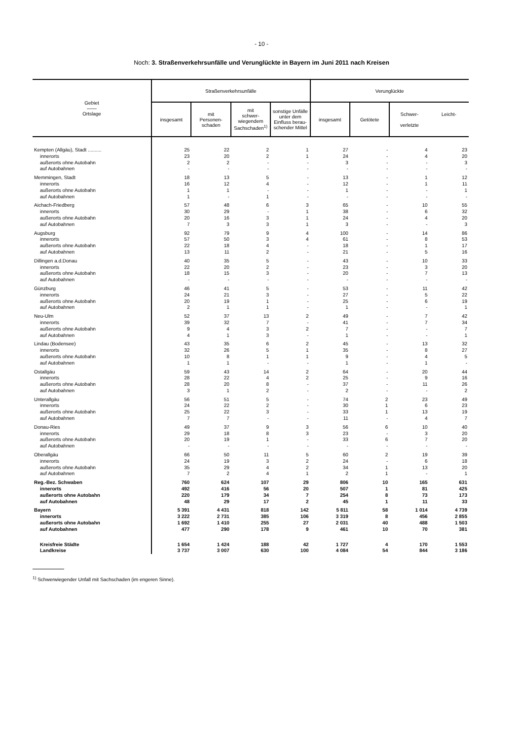- 10 -
Noch: 3. Straßenverkehrsunfälle und Verunglückte in Bayern im Juni 2011 nach Kreisen
| Gebiet —— Ortslage | Straßenverkehrsunfälle | | | | Verunglückte | | | |
| --- | --- | --- | --- | --- | --- | --- | --- | --- |
| | insgesamt | mit Personen- schaden | mit schwer- wiegendem Sachschaden<sup>1)</sup> | sonstige Unfälle unter dem Einfluss berau-schender Mittel | insgesamt | Getötete | Schwer- verletzte | Leicht- |
| Kempten (Allgäu), Stadt .......... | 25 | 22 | 2 | 1 | 27 | - | 4 | 23 |
| innerorts | 23 | 20 | 2 | 1 | 24 | - | 4 | 20 |
| außerorts ohne Autobahn | 2 | 2 | - | - | 3 | - | - | 3 |
| auf Autobahnen | - | - | - | - | - | - | - | - |
| Memmingen, Stadt | 18 | 13 | 5 | - | 13 | - | 1 | 12 |
| innerorts | 16 | 12 | 4 | - | 12 | - | 1 | 11 |
| außerorts ohne Autobahn | 1 | 1 | - | - | 1 | - | - | 1 |
| auf Autobahnen | 1 | - | 1 | - | - | - | - | - |
| Aichach-Friedberg | 57 | 48 | 6 | 3 | 65 | - | 10 | 55 |
| innerorts | 30 | 29 | - | 1 | 38 | - | 6 | 32 |
| außerorts ohne Autobahn | 20 | 16 | 3 | 1 | 24 | - | 4 | 20 |
| auf Autobahnen | 7 | 3 | 3 | 1 | 3 | - | - | 3 |
| Augsburg | 92 | 79 | 9 | 4 | 100 | - | 14 | 86 |
| innerorts | 57 | 50 | 3 | 4 | 61 | - | 8 | 53 |
| außerorts ohne Autobahn | 22 | 18 | 4 | - | 18 | - | 1 | 17 |
| auf Autobahnen | 13 | 11 | 2 | - | 21 | - | 5 | 16 |
| Dillingen a.d.Donau | 40 | 35 | 5 | - | 43 | - | 10 | 33 |
| innerorts | 22 | 20 | 2 | - | 23 | - | 3 | 20 |
| außerorts ohne Autobahn | 18 | 15 | 3 | - | 20 | - | 7 | 13 |
| auf Autobahnen | - | - | - | - | - | - | - | - |
| Günzburg | 46 | 41 | 5 | - | 53 | - | 11 | 42 |
| innerorts | 24 | 21 | 3 | - | 27 | - | 5 | 22 |
| außerorts ohne Autobahn | 20 | 19 | 1 | - | 25 | - | 6 | 19 |
| auf Autobahnen | 2 | 1 | 1 | - | 1 | - | - | 1 |
| Neu-Ulm | 52 | 37 | 13 | 2 | 49 | - | 7 | 42 |
| innerorts | 39 | 32 | 7 | - | 41 | - | 7 | 34 |
| außerorts ohne Autobahn | 9 | 4 | 3 | 2 | 7 | - | - | 7 |
| auf Autobahnen | 4 | 1 | 3 | - | 1 | - | - | 1 |
| Lindau (Bodensee) | 43 | 35 | 6 | 2 | 45 | - | 13 | 32 |
| innerorts | 32 | 26 | 5 | 1 | 35 | - | 8 | 27 |
| außerorts ohne Autobahn | 10 | 8 | 1 | 1 | 9 | - | 4 | 5 |
| auf Autobahnen | 1 | 1 | - | - | 1 | - | 1 | - |
| Ostallgäu | 59 | 43 | 14 | 2 | 64 | - | 20 | 44 |
| innerorts | 28 | 22 | 4 | 2 | 25 | - | 9 | 16 |
| außerorts ohne Autobahn | 28 | 20 | 8 | - | 37 | - | 11 | 26 |
| auf Autobahnen | 3 | 1 | 2 | - | 2 | - | - | 2 |
| Unterallgäu | 56 | 51 | 5 | - | 74 | 2 | 23 | 49 |
| innerorts | 24 | 22 | 2 | - | 30 | 1 | 6 | 23 |
| außerorts ohne Autobahn | 25 | 22 | 3 | - | 33 | 1 | 13 | 19 |
| auf Autobahnen | 7 | 7 | - | - | 11 | - | 4 | 7 |
| Donau-Ries | 49 | 37 | 9 | 3 | 56 | 6 | 10 | 40 |
| innerorts | 29 | 18 | 8 | 3 | 23 | - | 3 | 20 |
| außerorts ohne Autobahn | 20 | 19 | 1 | - | 33 | 6 | 7 | 20 |
| auf Autobahnen | - | - | - | - | - | - | - | - |
| Oberallgäu | 66 | 50 | 11 | 5 | 60 | 2 | 19 | 39 |
| innerorts | 24 | 19 | 3 | 2 | 24 | - | 6 | 18 |
| außerorts ohne Autobahn | 35 | 29 | 4 | 2 | 34 | 1 | 13 | 20 |
| auf Autobahnen | 7 | 2 | 4 | 1 | 2 | 1 | - | 1 |
| Reg.-Bez. Schwaben | 760 | 624 | 107 | 29 | 806 | 10 | 165 | 631 |
| innerorts | 492 | 416 | 56 | 20 | 507 | 1 | 81 | 425 |
| außerorts ohne Autobahn | 220 | 179 | 34 | 7 | 254 | 8 | 73 | 173 |
| auf Autobahnen | 48 | 29 | 17 | 2 | 45 | 1 | 11 | 33 |
| Bayern | 5 391 | 4 431 | 818 | 142 | 5 811 | 58 | 1 014 | 4 739 |
| innerorts | 3 222 | 2 731 | 385 | 106 | 3 319 | 8 | 456 | 2 855 |
| außerorts ohne Autobahn | 1 692 | 1 410 | 255 | 27 | 2 031 | 40 | 488 | 1 503 |
| auf Autobahnen | 477 | 290 | 178 | 9 | 461 | 10 | 70 | 381 |
| Kreisfreie Städte | 1 654 | 1 424 | 188 | 42 | 1 727 | 4 | 170 | 1 553 |
| Landkreise | 3 737 | 3 007 | 630 | 100 | 4 084 | 54 | 844 | 3 186 |
<sup>1)</sup> Schwerwiegender Unfall mit Sachschaden (im engeren Sinne).